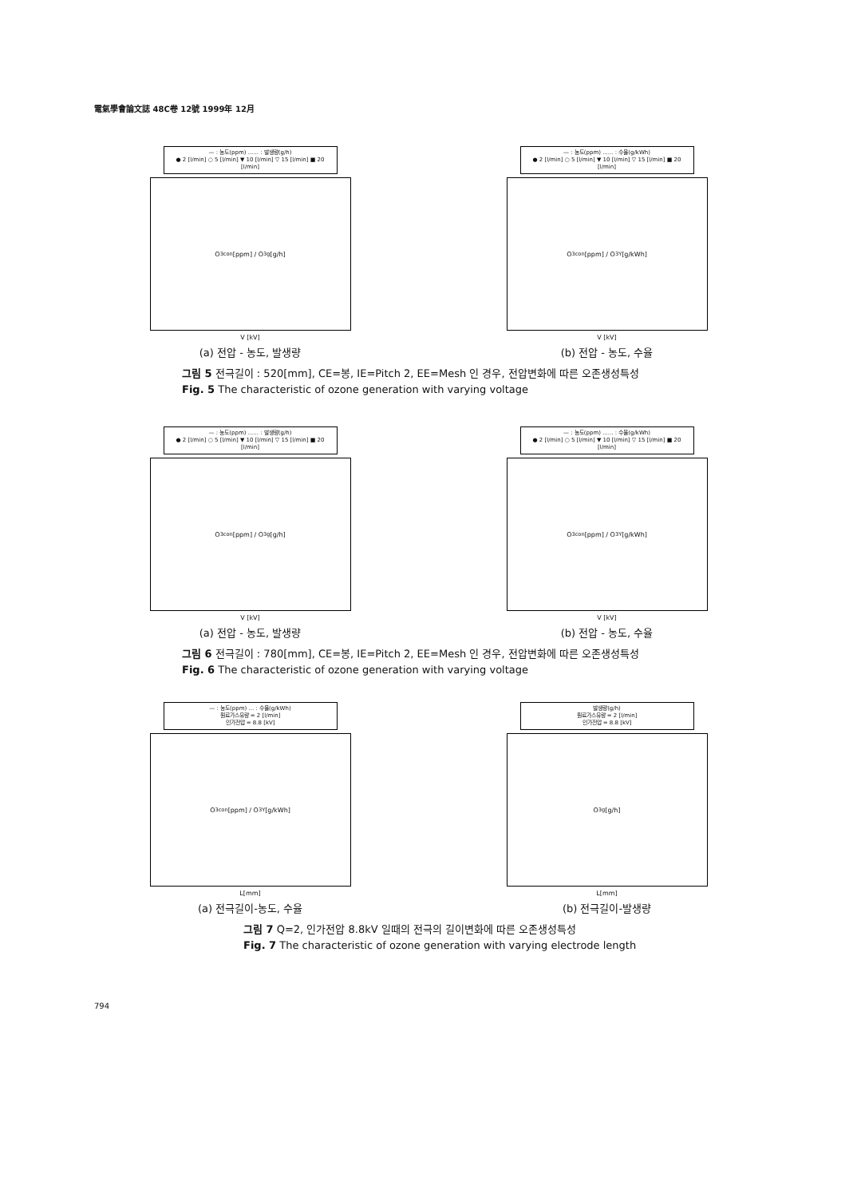電氣學會論文誌 48C卷 12號 1999年 12月
— : 농도(ppm) ...... : 발생량(g/h)
● 2 [l/min] ○ 5 [l/min] ▼ 10 [l/min] ▽ 15 [l/min] ■ 20 [l/min]
O<sub>3con</sub> [ppm] / O<sub>3g</sub> [g/h]
V [kV]
(a) 전압 - 농도, 발생량
— : 농도(ppm) ...... : 수율(g/kWh)
● 2 [l/min] ○ 5 [l/min] ▼ 10 [l/min] ▽ 15 [l/min] ■ 20 [l/min]
O<sub>3con</sub> [ppm] / O<sub>3Y</sub> [g/kWh]
V [kV]
(b) 전압 - 농도, 수율
그림 5 전극길이 : 520[mm], CE=봉, IE=Pitch 2, EE=Mesh 인 경우, 전압변화에 따른 오존생성특성
Fig. 5 The characteristic of ozone generation with varying voltage
— : 농도(ppm) ...... : 발생량(g/h)
● 2 [l/min] ○ 5 [l/min] ▼ 10 [l/min] ▽ 15 [l/min] ■ 20 [l/min]
O<sub>3con</sub> [ppm] / O<sub>3g</sub> [g/h]
V [kV]
(a) 전압 - 농도, 발생량
— : 농도(ppm) ...... : 수율(g/kWh)
● 2 [l/min] ○ 5 [l/min] ▼ 10 [l/min] ▽ 15 [l/min] ■ 20 [l/min]
O<sub>3con</sub> [ppm] / O<sub>3Y</sub> [g/kWh]
V [kV]
(b) 전압 - 농도, 수율
그림 6 전극길이 : 780[mm], CE=봉, IE=Pitch 2, EE=Mesh 인 경우, 전압변화에 따른 오존생성특성
Fig. 6 The characteristic of ozone generation with varying voltage
— : 농도(ppm) ... : 수율(g/kWh)
원료가스유량 = 2 [l/min]
인가전압 = 8.8 [kV]
O<sub>3con</sub> [ppm] / O<sub>3Y</sub> [g/kWh]
L[mm]
(a) 전극길이-농도, 수율
발생량(g/h)
원료가스유량 = 2 [l/min]
인가전압 = 8.8 [kV]
O<sub>3g</sub> [g/h]
L[mm]
(b) 전극길이-발생량
그림 7 Q=2, 인가전압 8.8kV 일때의 전극의 길이변화에 따른 오존생성특성
Fig. 7 The characteristic of ozone generation with varying electrode length
794